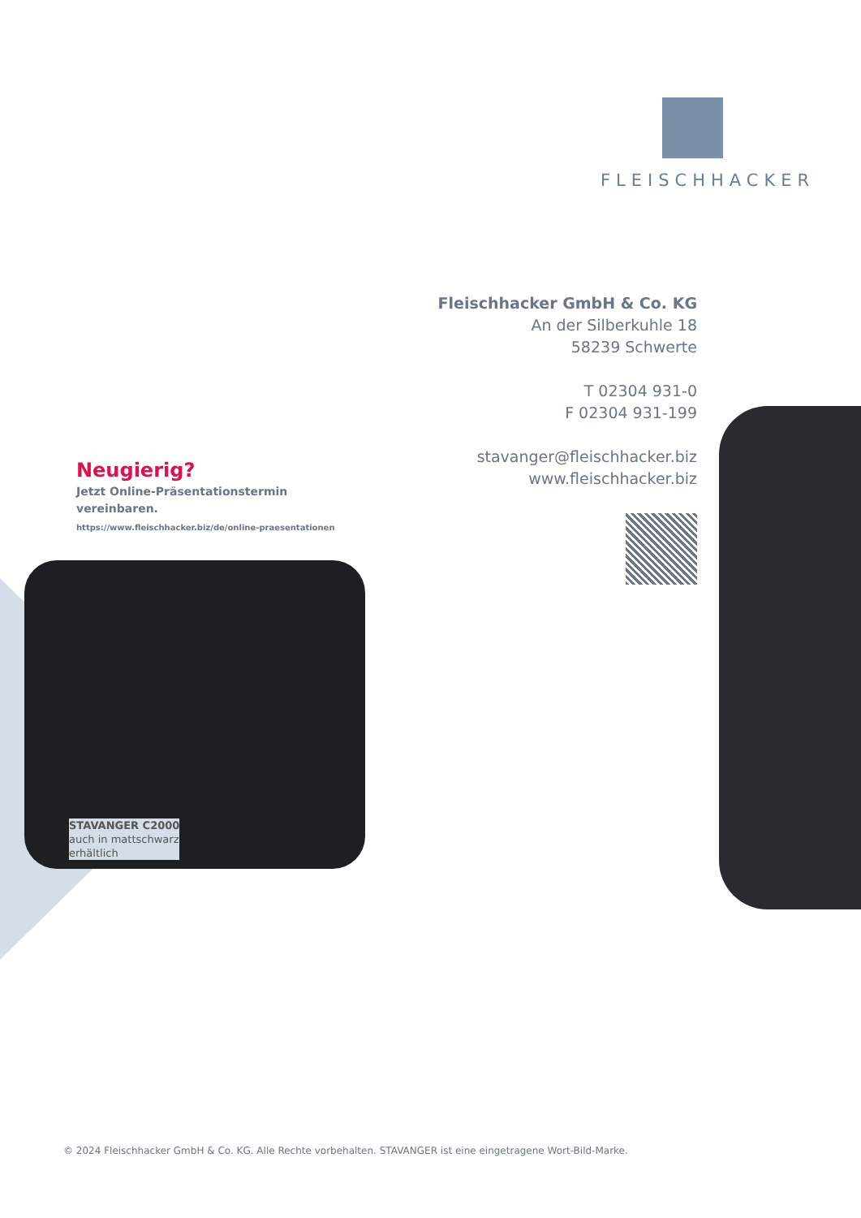FLEISCHHACKER
Fleischhacker GmbH & Co. KG
An der Silberkuhle 18
58239 Schwerte
T 02304 931-0
F 02304 931-199
stavanger@fleischhacker.biz
www.fleischhacker.biz
Neugierig?
Jetzt Online-Präsentationstermin
vereinbaren.
https://www.fleischhacker.biz/de/online-praesentationen
STAVANGER C2000
auch in mattschwarz
erhältlich
© 2024 Fleischhacker GmbH & Co. KG. Alle Rechte vorbehalten. STAVANGER ist eine eingetragene Wort-Bild-Marke.